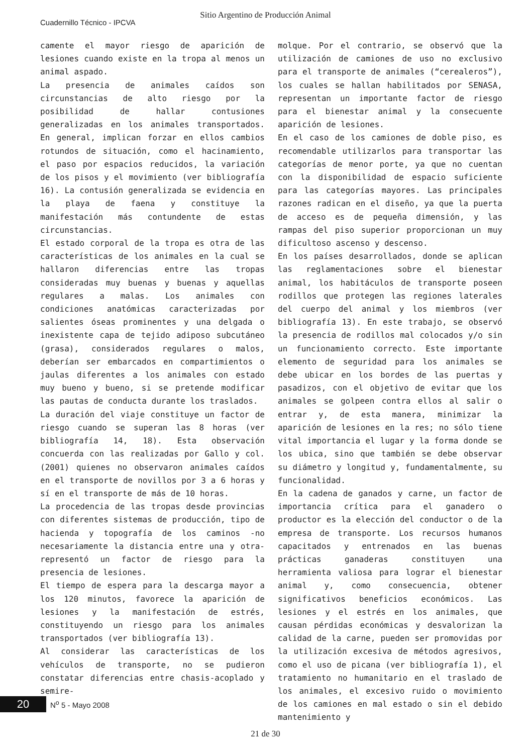Sitio Argentino de Producción Animal
Cuadernillo Técnico - IPCVA
camente el mayor riesgo de aparición de lesiones cuando existe en la tropa al menos un animal aspado.
La presencia de animales caídos son circunstancias de alto riesgo por la posibilidad de hallar contusiones generalizadas en los animales transportados. En general, implican forzar en ellos cambios rotundos de situación, como el hacinamiento, el paso por espacios reducidos, la variación de los pisos y el movimiento (ver bibliografía 16). La contusión generalizada se evidencia en la playa de faena y constituye la manifestación más contundente de estas circunstancias.
El estado corporal de la tropa es otra de las características de los animales en la cual se hallaron diferencias entre las tropas consideradas muy buenas y buenas y aquellas regulares a malas. Los animales con condiciones anatómicas caracterizadas por salientes óseas prominentes y una delgada o inexistente capa de tejido adiposo subcutáneo (grasa), considerados regulares o malos, deberían ser embarcados en compartimientos o jaulas diferentes a los animales con estado muy bueno y bueno, si se pretende modificar las pautas de conducta durante los traslados.
La duración del viaje constituye un factor de riesgo cuando se superan las 8 horas (ver bibliografía 14, 18). Esta observación concuerda con las realizadas por Gallo y col. (2001) quienes no observaron animales caídos en el transporte de novillos por 3 a 6 horas y sí en el transporte de más de 10 horas.
La procedencia de las tropas desde provincias con diferentes sistemas de producción, tipo de hacienda y topografía de los caminos -no necesariamente la distancia entre una y otra- representó un factor de riesgo para la presencia de lesiones.
El tiempo de espera para la descarga mayor a los 120 minutos, favorece la aparición de lesiones y la manifestación de estrés, constituyendo un riesgo para los animales transportados (ver bibliografía 13).
Al considerar las características de los vehículos de transporte, no se pudieron constatar diferencias entre chasis-acoplado y semire-
molque. Por el contrario, se observó que la utilización de camiones de uso no exclusivo para el transporte de animales (“cerealeros”), los cuales se hallan habilitados por SENASA, representan un importante factor de riesgo para el bienestar animal y la consecuente aparición de lesiones.
En el caso de los camiones de doble piso, es recomendable utilizarlos para transportar las categorías de menor porte, ya que no cuentan con la disponibilidad de espacio suficiente para las categorías mayores. Las principales razones radican en el diseño, ya que la puerta de acceso es de pequeña dimensión, y las rampas del piso superior proporcionan un muy dificultoso ascenso y descenso.
En los países desarrollados, donde se aplican las reglamentaciones sobre el bienestar animal, los habitáculos de transporte poseen rodillos que protegen las regiones laterales del cuerpo del animal y los miembros (ver bibliografía 13). En este trabajo, se observó la presencia de rodillos mal colocados y/o sin un funcionamiento correcto. Este importante elemento de seguridad para los animales se debe ubicar en los bordes de las puertas y pasadizos, con el objetivo de evitar que los animales se golpeen contra ellos al salir o entrar y, de esta manera, minimizar la aparición de lesiones en la res; no sólo tiene vital importancia el lugar y la forma donde se los ubica, sino que también se debe observar su diámetro y longitud y, fundamentalmente, su funcionalidad.
En la cadena de ganados y carne, un factor de importancia crítica para el ganadero o productor es la elección del conductor o de la empresa de transporte. Los recursos humanos capacitados y entrenados en las buenas prácticas ganaderas constituyen una herramienta valiosa para lograr el bienestar animal y, como consecuencia, obtener significativos beneficios económicos. Las lesiones y el estrés en los animales, que causan pérdidas económicas y desvalorizan la calidad de la carne, pueden ser promovidas por la utilización excesiva de métodos agresivos, como el uso de picana (ver bibliografía 1), el tratamiento no humanitario en el traslado de los animales, el excesivo ruido o movimiento de los camiones en mal estado o sin el debido mantenimiento y
20
N<sup>o</sup> 5 - Mayo 2008
21 de 30